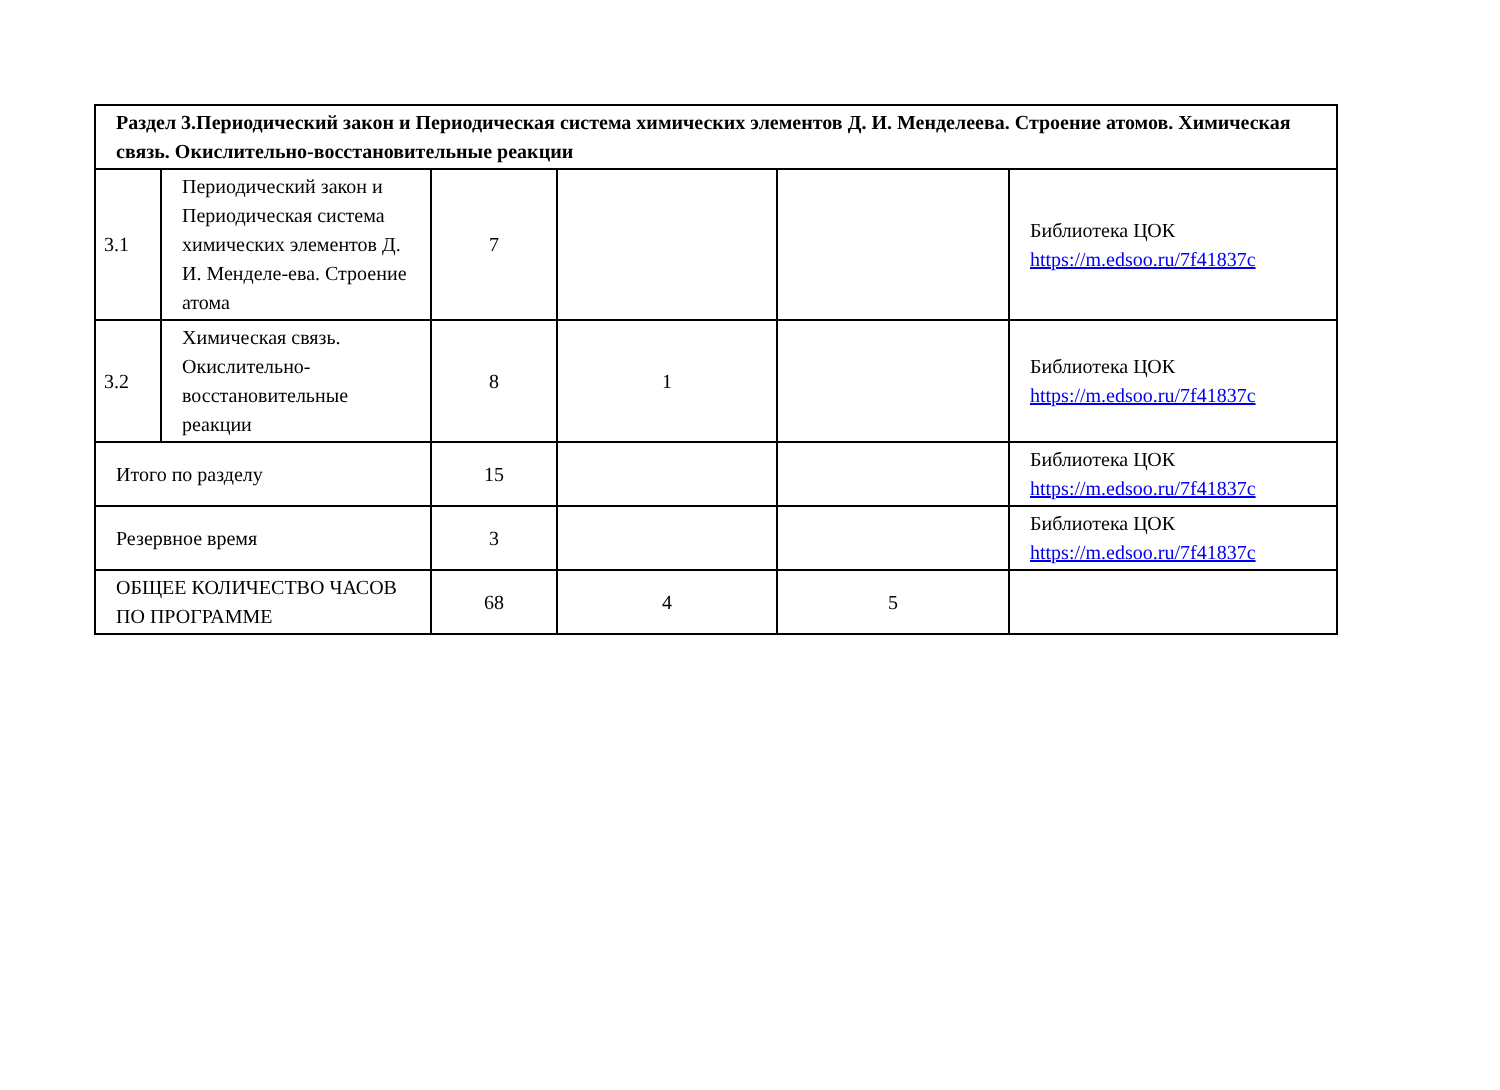| Раздел 3.Периодический закон и Периодическая система химических элементов Д. И. Менделеева. Строение атомов. Химическая связь. Окислительно-восстановительные реакции | | | | | |
| 3.1 | Периодический закон и Периодическая система химических элементов Д. И. Менделе-ева. Строение атома | 7 | | | Библиотека ЦОК https://m.edsoo.ru/7f41837c |
| 3.2 | Химическая связь. Окислительно-восстановительные реакции | 8 | 1 | | Библиотека ЦОК https://m.edsoo.ru/7f41837c |
| Итого по разделу | | 15 | | | Библиотека ЦОК https://m.edsoo.ru/7f41837c |
| Резервное время | | 3 | | | Библиотека ЦОК https://m.edsoo.ru/7f41837c |
| ОБЩЕЕ КОЛИЧЕСТВО ЧАСОВ ПО ПРОГРАММЕ | | 68 | 4 | 5 | |